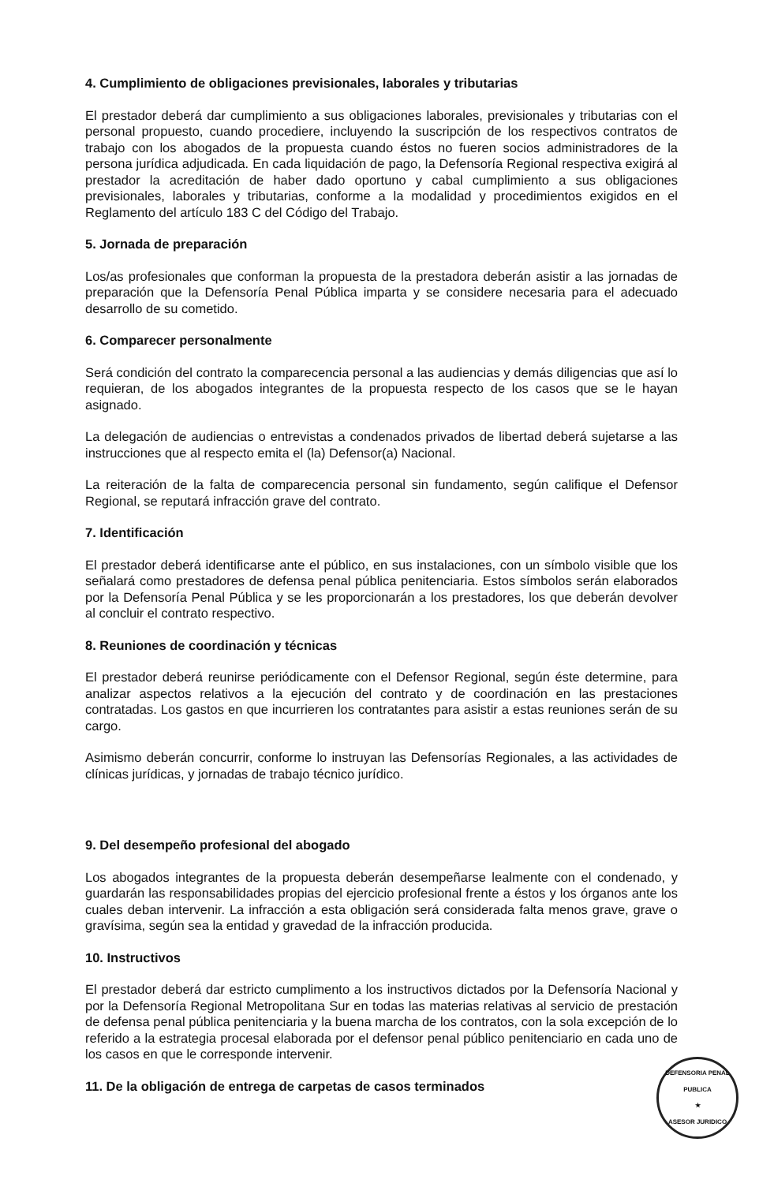4. Cumplimiento de obligaciones previsionales, laborales y tributarias
El prestador deberá dar cumplimiento a sus obligaciones laborales, previsionales y tributarias con el personal propuesto, cuando procediere, incluyendo la suscripción de los respectivos contratos de trabajo con los abogados de la propuesta cuando éstos no fueren socios administradores de la persona jurídica adjudicada. En cada liquidación de pago, la Defensoría Regional respectiva exigirá al prestador la acreditación de haber dado oportuno y cabal cumplimiento a sus obligaciones previsionales, laborales y tributarias, conforme a la modalidad y procedimientos exigidos en el Reglamento del artículo 183 C del Código del Trabajo.
5. Jornada de preparación
Los/as profesionales que conforman la propuesta de la prestadora deberán asistir a las jornadas de preparación que la Defensoría Penal Pública imparta y se considere necesaria para el adecuado desarrollo de su cometido.
6. Comparecer personalmente
Será condición del contrato la comparecencia personal a las audiencias y demás diligencias que así lo requieran, de los abogados integrantes de la propuesta respecto de los casos que se le hayan asignado.
La delegación de audiencias o entrevistas a condenados privados de libertad deberá sujetarse a las instrucciones que al respecto emita el (la) Defensor(a) Nacional.
La reiteración de la falta de comparecencia personal sin fundamento, según califique el Defensor Regional, se reputará infracción grave del contrato.
7. Identificación
El prestador deberá identificarse ante el público, en sus instalaciones, con un símbolo visible que los señalará como prestadores de defensa penal pública penitenciaria. Estos símbolos serán elaborados por la Defensoría Penal Pública y se les proporcionarán a los prestadores, los que deberán devolver al concluir el contrato respectivo.
8. Reuniones de coordinación y técnicas
El prestador deberá reunirse periódicamente con el Defensor Regional, según éste determine, para analizar aspectos relativos a la ejecución del contrato y de coordinación en las prestaciones contratadas. Los gastos en que incurrieren los contratantes para asistir a estas reuniones serán de su cargo.
Asimismo deberán concurrir, conforme lo instruyan las Defensorías Regionales, a las actividades de clínicas jurídicas, y jornadas de trabajo técnico jurídico.
9. Del desempeño profesional del abogado
Los abogados integrantes de la propuesta deberán desempeñarse lealmente con el condenado, y guardarán las responsabilidades propias del ejercicio profesional frente a éstos y los órganos ante los cuales deban intervenir. La infracción a esta obligación será considerada falta menos grave, grave o gravísima, según sea la entidad y gravedad de la infracción producida.
10. Instructivos
El prestador deberá dar estricto cumplimento a los instructivos dictados por la Defensoría Nacional y por la Defensoría Regional Metropolitana Sur en todas las materias relativas al servicio de prestación de defensa penal pública penitenciaria y la buena marcha de los contratos, con la sola excepción de lo referido a la estrategia procesal elaborada por el defensor penal público penitenciario en cada uno de los casos en que le corresponde intervenir.
11. De la obligación de entrega de carpetas de casos terminados
DEFENSORIA PENAL PUBLICA
★
ASESOR JURIDICO